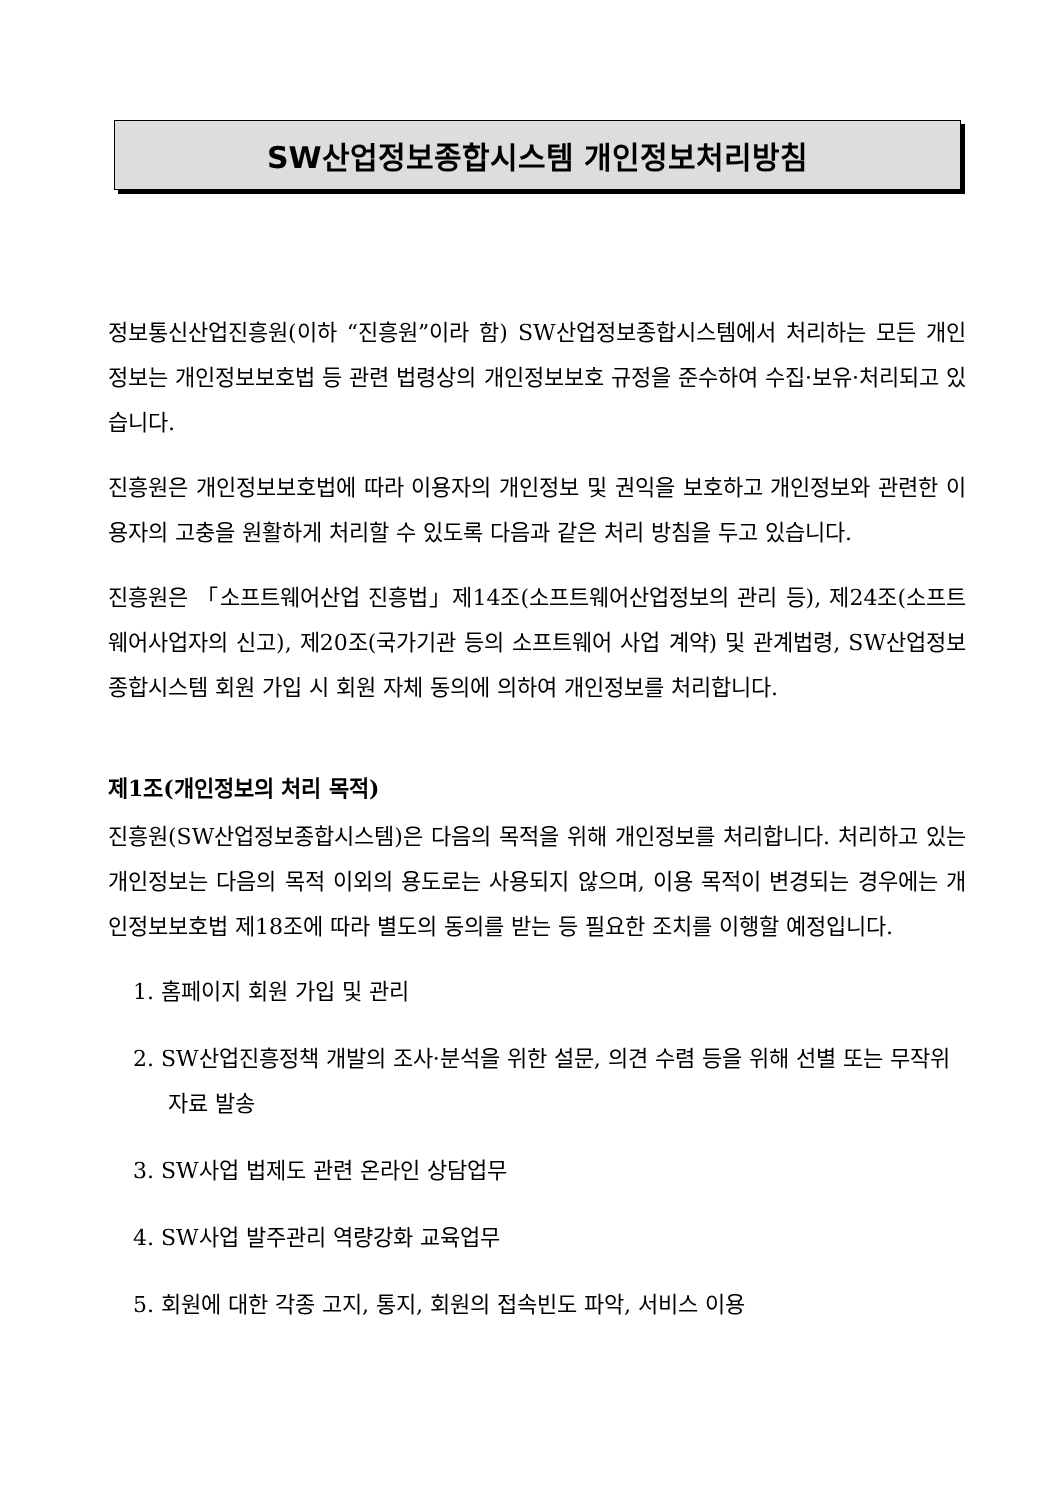SW산업정보종합시스템 개인정보처리방침
정보통신산업진흥원(이하 “진흥원”이라 함) SW산업정보종합시스템에서 처리하는 모든 개인정보는 개인정보보호법 등 관련 법령상의 개인정보보호 규정을 준수하여 수집·보유·처리되고 있습니다.
진흥원은 개인정보보호법에 따라 이용자의 개인정보 및 권익을 보호하고 개인정보와 관련한 이용자의 고충을 원활하게 처리할 수 있도록 다음과 같은 처리 방침을 두고 있습니다.
진흥원은 「소프트웨어산업 진흥법」제14조(소프트웨어산업정보의 관리 등), 제24조(소프트웨어사업자의 신고), 제20조(국가기관 등의 소프트웨어 사업 계약) 및 관계법령, SW산업정보종합시스템 회원 가입 시 회원 자체 동의에 의하여 개인정보를 처리합니다.
제1조(개인정보의 처리 목적)
진흥원(SW산업정보종합시스템)은 다음의 목적을 위해 개인정보를 처리합니다. 처리하고 있는 개인정보는 다음의 목적 이외의 용도로는 사용되지 않으며, 이용 목적이 변경되는 경우에는 개인정보보호법 제18조에 따라 별도의 동의를 받는 등 필요한 조치를 이행할 예정입니다.
1. 홈페이지 회원 가입 및 관리
2. SW산업진흥정책 개발의 조사·분석을 위한 설문, 의견 수렴 등을 위해 선별 또는 무작위 자료 발송
3. SW사업 법제도 관련 온라인 상담업무
4. SW사업 발주관리 역량강화 교육업무
5. 회원에 대한 각종 고지, 통지, 회원의 접속빈도 파악, 서비스 이용